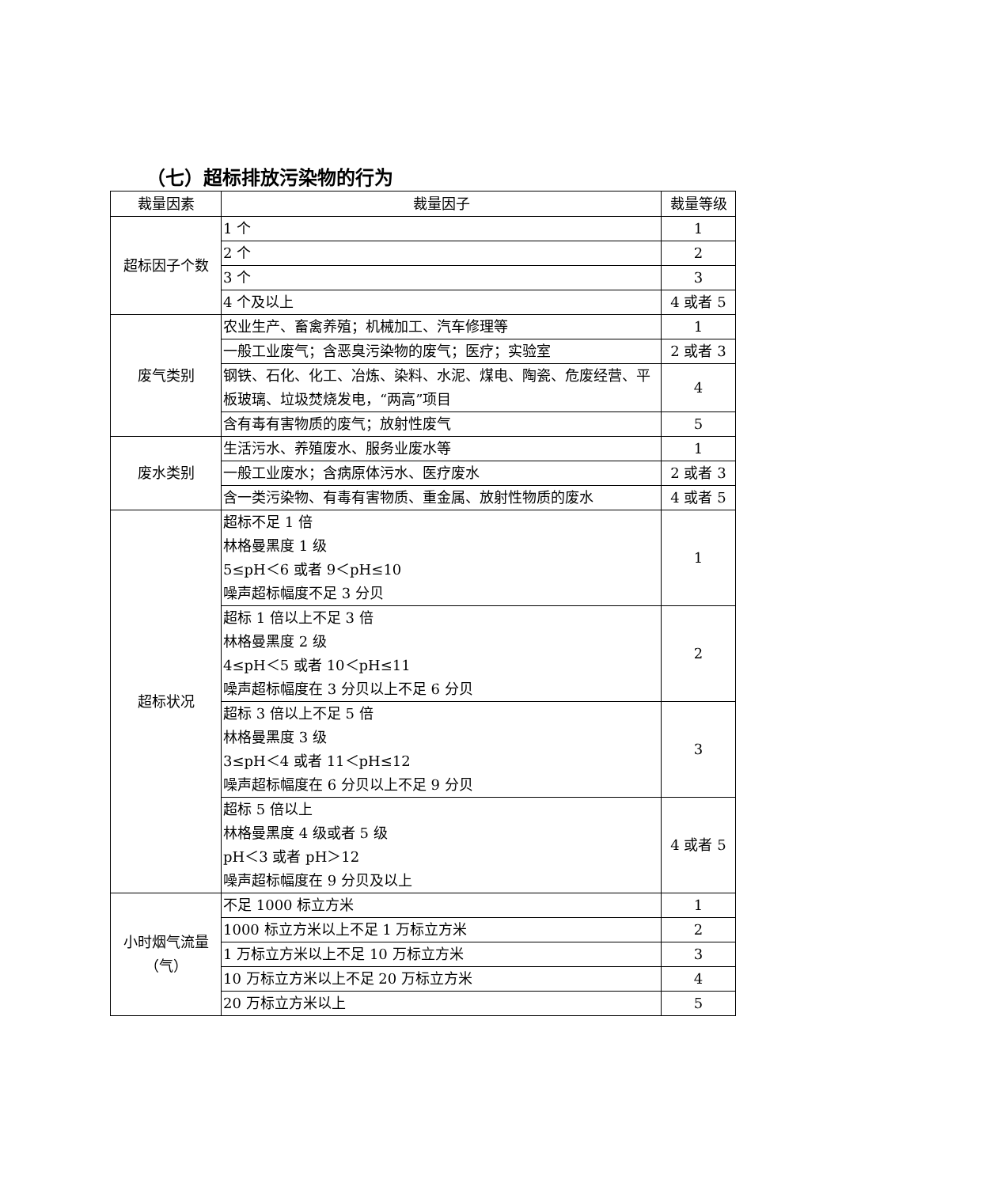（七）超标排放污染物的行为
| 裁量因素 | 裁量因子 | 裁量等级 |
| --- | --- | --- |
| 超标因子个数 | 1 个 | 1 |
| | 2 个 | 2 |
| | 3 个 | 3 |
| | 4 个及以上 | 4 或者 5 |
| 废气类别 | 农业生产、畜禽养殖；机械加工、汽车修理等 | 1 |
| | 一般工业废气；含恶臭污染物的废气；医疗；实验室 | 2 或者 3 |
| | 钢铁、石化、化工、冶炼、染料、水泥、煤电、陶瓷、危废经营、平板玻璃、垃圾焚烧发电，“两高”项目 | 4 |
| | 含有毒有害物质的废气；放射性废气 | 5 |
| 废水类别 | 生活污水、养殖废水、服务业废水等 | 1 |
| | 一般工业废水；含病原体污水、医疗废水 | 2 或者 3 |
| | 含一类污染物、有毒有害物质、重金属、放射性物质的废水 | 4 或者 5 |
| 超标状况 | 超标不足 1 倍 林格曼黑度 1 级 5≤pH＜6 或者 9＜pH≤10 噪声超标幅度不足 3 分贝 | 1 |
| | 超标 1 倍以上不足 3 倍 林格曼黑度 2 级 4≤pH＜5 或者 10＜pH≤11 噪声超标幅度在 3 分贝以上不足 6 分贝 | 2 |
| | 超标 3 倍以上不足 5 倍 林格曼黑度 3 级 3≤pH＜4 或者 11＜pH≤12 噪声超标幅度在 6 分贝以上不足 9 分贝 | 3 |
| | 超标 5 倍以上 林格曼黑度 4 级或者 5 级 pH＜3 或者 pH＞12 噪声超标幅度在 9 分贝及以上 | 4 或者 5 |
| 小时烟气流量 （气） | 不足 1000 标立方米 | 1 |
| | 1000 标立方米以上不足 1 万标立方米 | 2 |
| | 1 万标立方米以上不足 10 万标立方米 | 3 |
| | 10 万标立方米以上不足 20 万标立方米 | 4 |
| | 20 万标立方米以上 | 5 |